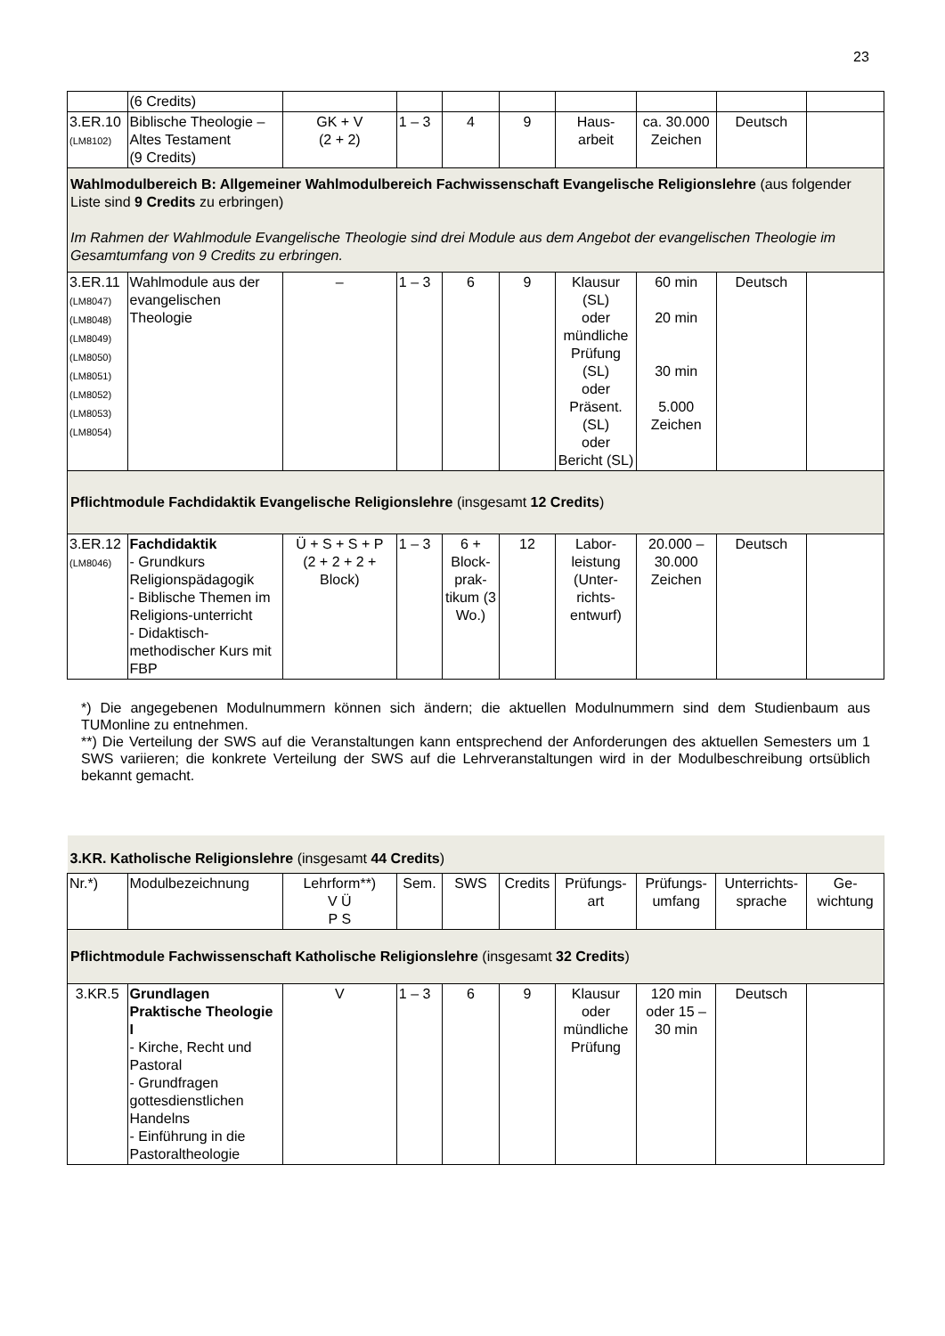23
| | (6 Credits) | | | | | | | | |
| 3.ER.10 (LM8102) | Biblische Theologie – Altes Testament (9 Credits) | GK + V (2 + 2) | 1 – 3 | 4 | 9 | Haus- arbeit | ca. 30.000 Zeichen | Deutsch | |
| Wahlmodulbereich B: Allgemeiner Wahlmodulbereich Fachwissenschaft Evangelische Religionslehre (aus folgender Liste sind 9 Credits zu erbringen) Im Rahmen der Wahlmodule Evangelische Theologie sind drei Module aus dem Angebot der evangelischen Theologie im Gesamtumfang von 9 Credits zu erbringen. | | | | | | | | | |
| 3.ER.11 (LM8047) (LM8048) (LM8049) (LM8050) (LM8051) (LM8052) (LM8053) (LM8054) | Wahlmodule aus der evangelischen Theologie | – | 1 – 3 | 6 | 9 | Klausur (SL) oder mündliche Prüfung (SL) oder Präsent. (SL) oder Bericht (SL) | 60 min 20 min 30 min 5.000 Zeichen | Deutsch | |
| Pflichtmodule Fachdidaktik Evangelische Religionslehre (insgesamt 12 Credits ) | | | | | | | | | |
| 3.ER.12 (LM8046) | Fachdidaktik - Grundkurs Religionspädagogik - Biblische Themen im Religions-unterricht - Didaktisch-methodischer Kurs mit FBP | Ü + S + S + P (2 + 2 + 2 + Block) | 1 – 3 | 6 + Block-prak-tikum (3 Wo.) | 12 | Labor-leistung (Unter-richts-entwurf) | 20.000 – 30.000 Zeichen | Deutsch | |
*) Die angegebenen Modulnummern können sich ändern; die aktuellen Modulnummern sind dem Studienbaum aus TUMonline zu entnehmen.
**) Die Verteilung der SWS auf die Veranstaltungen kann entsprechend der Anforderungen des aktuellen Semesters um 1 SWS variieren; die konkrete Verteilung der SWS auf die Lehrveranstaltungen wird in der Modulbeschreibung ortsüblich bekannt gemacht.
| 3.KR. Katholische Religionslehre (insgesamt 44 Credits ) | | | | | | | | | |
| Nr.*) | Modulbezeichnung | Lehrform**) V Ü P S | Sem. | SWS | Credits | Prüfungs-art | Prüfungs-umfang | Unterrichts-sprache | Ge-wichtung |
| Pflichtmodule Fachwissenschaft Katholische Religionslehre (insgesamt 32 Credits ) | | | | | | | | | |
| 3.KR.5 | Grundlagen Praktische Theologie I - Kirche, Recht und Pastoral - Grundfragen gottesdienstlichen Handelns - Einführung in die Pastoraltheologie | V | 1 – 3 | 6 | 9 | Klausur oder mündliche Prüfung | 120 min oder 15 – 30 min | Deutsch | |